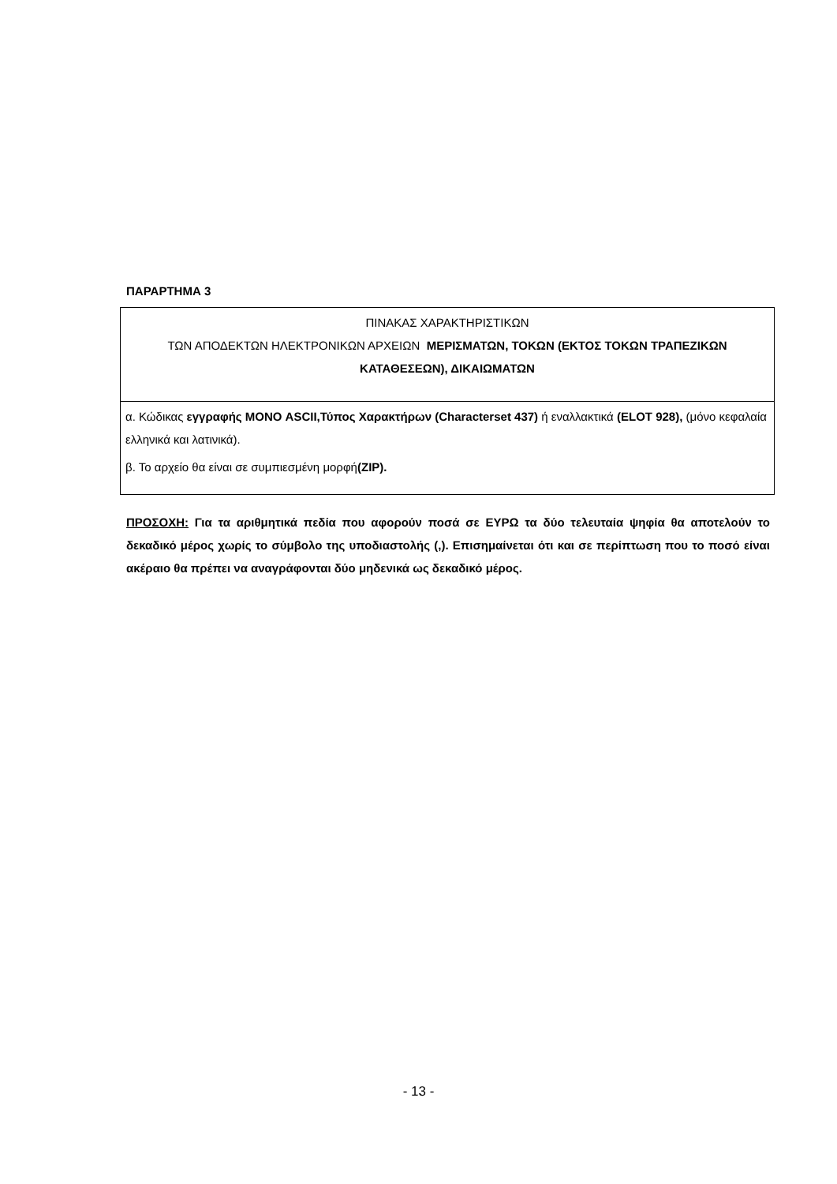ΠΑΡΑΡΤΗΜΑ 3
| ΠΙΝΑΚΑΣ ΧΑΡΑΚΤΗΡΙΣΤΙΚΩΝ ΤΩΝ ΑΠΟΔΕΚΤΩΝ ΗΛΕΚΤΡΟΝΙΚΩΝ ΑΡΧΕΙΩΝ ΜΕΡΙΣΜΑΤΩΝ, ΤΟΚΩΝ (ΕΚΤΟΣ ΤΟΚΩΝ ΤΡΑΠΕΖΙΚΩΝ ΚΑΤΑΘΕΣΕΩΝ), ΔΙΚΑΙΩΜΑΤΩΝ |
| α. Κώδικας εγγραφής ΜΟΝΟ ASCII,Τύπος Χαρακτήρων (Characterset 437) ή εναλλακτικά (ELOT 928), (μόνο κεφαλαία ελληνικά και λατινικά). β. Το αρχείο θα είναι σε συμπιεσμένη μορφή (ZIP). |
ΠΡΟΣΟΧΗ: Για τα αριθμητικά πεδία που αφορούν ποσά σε ΕΥΡΩ τα δύο τελευταία ψηφία θα αποτελούν το δεκαδικό μέρος χωρίς το σύμβολο της υποδιαστολής (,). Επισημαίνεται ότι και σε περίπτωση που το ποσό είναι ακέραιο θα πρέπει να αναγράφονται δύο μηδενικά ως δεκαδικό μέρος.
- 13 -